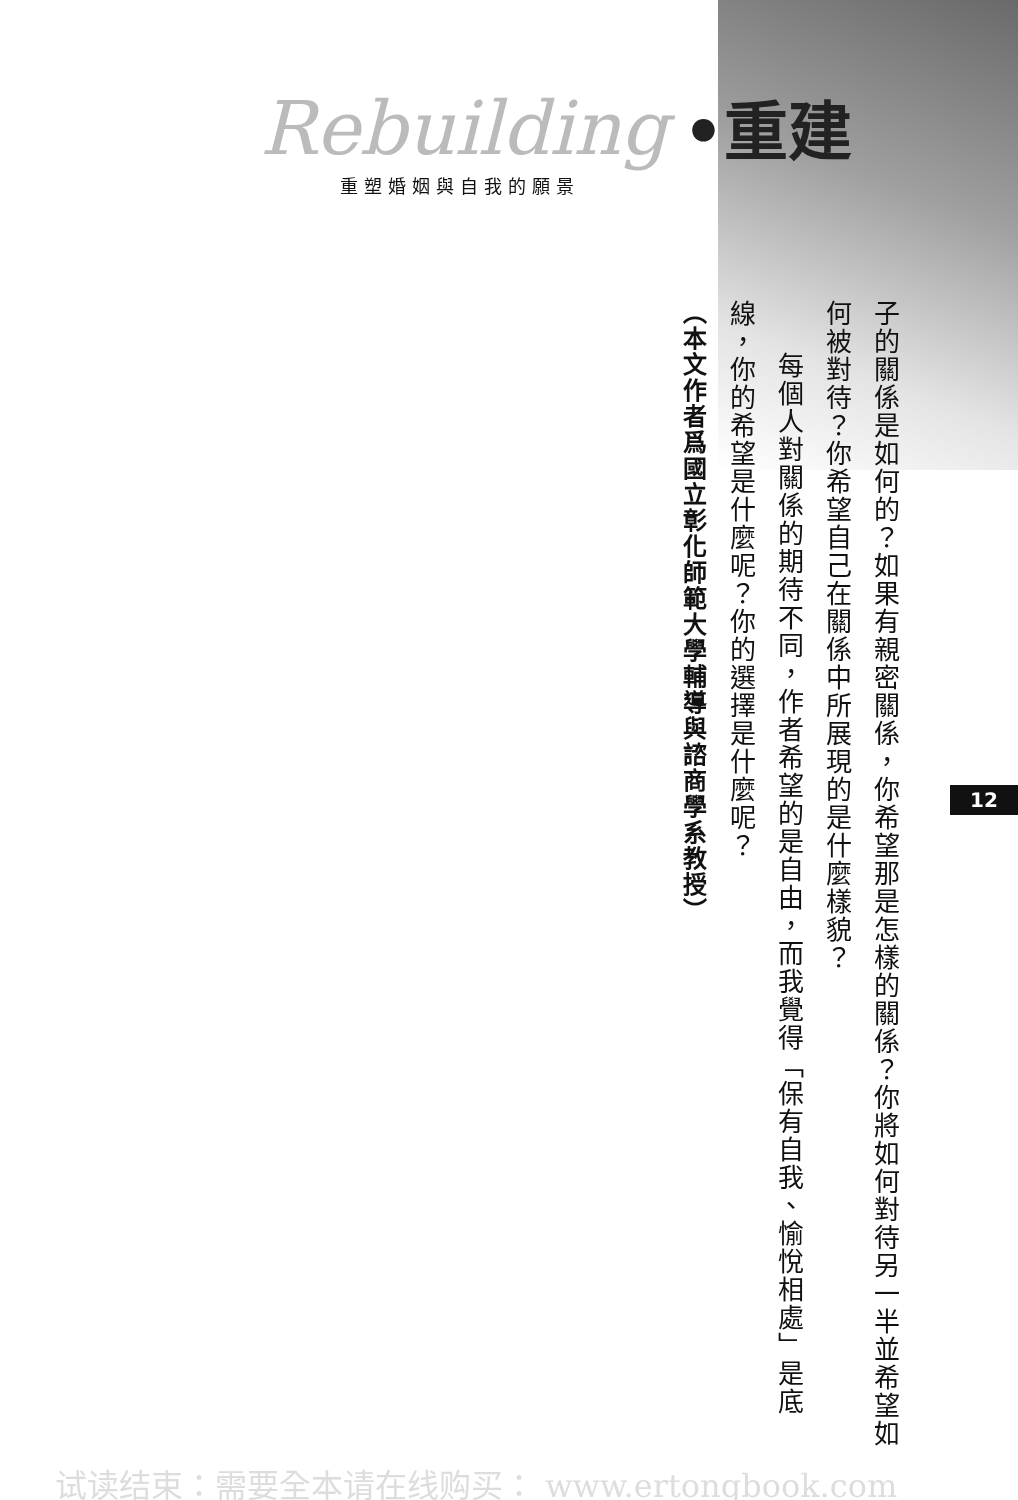Rebuilding •重建
重塑婚姻與自我的願景
子的關係是如何的？如果有親密關係，你希望那是怎樣的關係？你將如何對待另一半並希望如何被對待？你希望自己在關係中所展現的是什麼樣貌？
每個人對關係的期待不同，作者希望的是自由，而我覺得「保有自我、愉悅相處」是底線，你的希望是什麼呢？你的選擇是什麼呢？
（本文作者爲國立彰化師範大學輔導與諮商學系教授）
12
试读结束：需要全本请在线购买： www.ertongbook.com